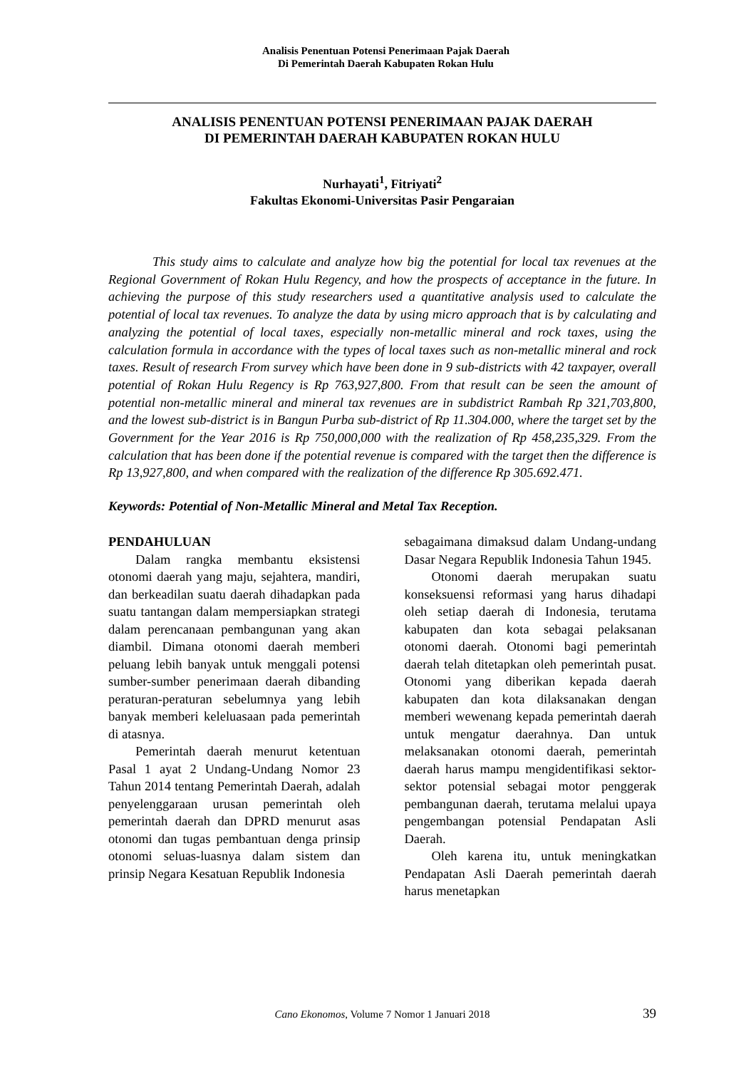Analisis Penentuan Potensi Penerimaan Pajak Daerah
Di Pemerintah Daerah Kabupaten Rokan Hulu
ANALISIS PENENTUAN POTENSI PENERIMAAN PAJAK DAERAH
DI PEMERINTAH DAERAH KABUPATEN ROKAN HULU
Nurhayati<sup>1</sup>, Fitriyati<sup>2</sup>
Fakultas Ekonomi-Universitas Pasir Pengaraian
This study aims to calculate and analyze how big the potential for local tax revenues at the Regional Government of Rokan Hulu Regency, and how the prospects of acceptance in the future. In achieving the purpose of this study researchers used a quantitative analysis used to calculate the potential of local tax revenues. To analyze the data by using micro approach that is by calculating and analyzing the potential of local taxes, especially non-metallic mineral and rock taxes, using the calculation formula in accordance with the types of local taxes such as non-metallic mineral and rock taxes. Result of research From survey which have been done in 9 sub-districts with 42 taxpayer, overall potential of Rokan Hulu Regency is Rp 763,927,800. From that result can be seen the amount of potential non-metallic mineral and mineral tax revenues are in subdistrict Rambah Rp 321,703,800, and the lowest sub-district is in Bangun Purba sub-district of Rp 11.304.000, where the target set by the Government for the Year 2016 is Rp 750,000,000 with the realization of Rp 458,235,329. From the calculation that has been done if the potential revenue is compared with the target then the difference is Rp 13,927,800, and when compared with the realization of the difference Rp 305.692.471.
Keywords: Potential of Non-Metallic Mineral and Metal Tax Reception.
PENDAHULUAN
Dalam rangka membantu eksistensi otonomi daerah yang maju, sejahtera, mandiri, dan berkeadilan suatu daerah dihadapkan pada suatu tantangan dalam mempersiapkan strategi dalam perencanaan pembangunan yang akan diambil. Dimana otonomi daerah memberi peluang lebih banyak untuk menggali potensi sumber-sumber penerimaan daerah dibanding peraturan-peraturan sebelumnya yang lebih banyak memberi keleluasaan pada pemerintah di atasnya.
Pemerintah daerah menurut ketentuan Pasal 1 ayat 2 Undang-Undang Nomor 23 Tahun 2014 tentang Pemerintah Daerah, adalah penyelenggaraan urusan pemerintah oleh pemerintah daerah dan DPRD menurut asas otonomi dan tugas pembantuan denga prinsip otonomi seluas-luasnya dalam sistem dan prinsip Negara Kesatuan Republik Indonesia
sebagaimana dimaksud dalam Undang-undang Dasar Negara Republik Indonesia Tahun 1945.
Otonomi daerah merupakan suatu konseksuensi reformasi yang harus dihadapi oleh setiap daerah di Indonesia, terutama kabupaten dan kota sebagai pelaksanan otonomi daerah. Otonomi bagi pemerintah daerah telah ditetapkan oleh pemerintah pusat. Otonomi yang diberikan kepada daerah kabupaten dan kota dilaksanakan dengan memberi wewenang kepada pemerintah daerah untuk mengatur daerahnya. Dan untuk melaksanakan otonomi daerah, pemerintah daerah harus mampu mengidentifikasi sektor-sektor potensial sebagai motor penggerak pembangunan daerah, terutama melalui upaya pengembangan potensial Pendapatan Asli Daerah.
Oleh karena itu, untuk meningkatkan Pendapatan Asli Daerah pemerintah daerah harus menetapkan
Cano Ekonomos, Volume 7 Nomor 1 Januari 2018 39